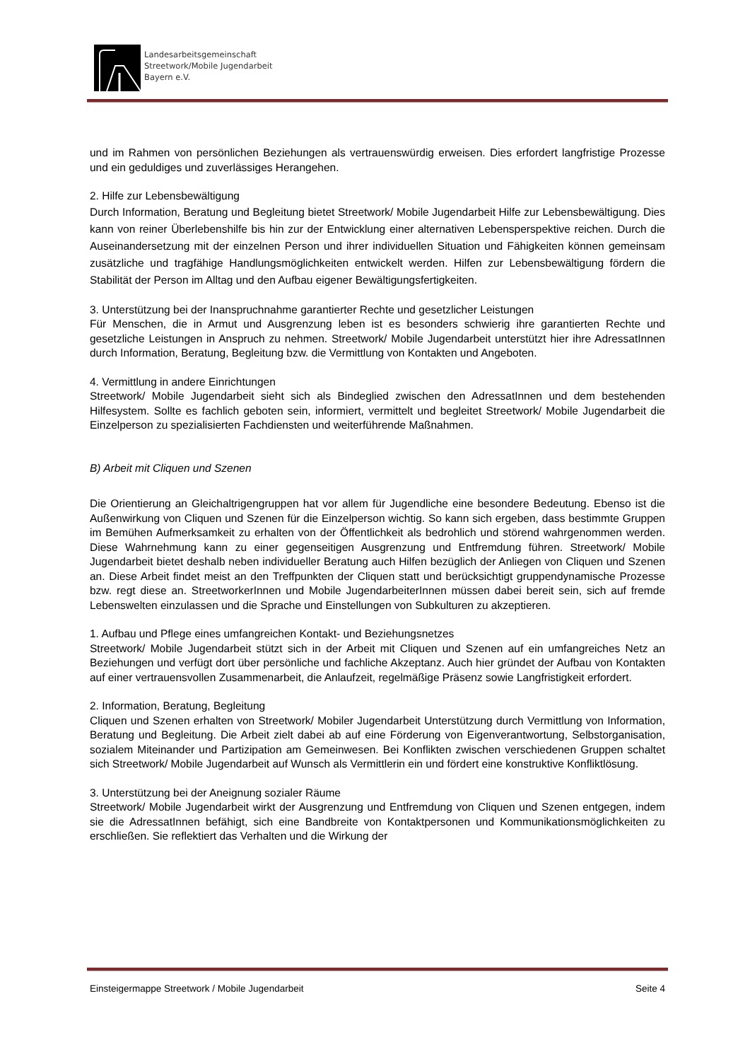Landesarbeitsgemeinschaft
Streetwork/Mobile Jugendarbeit
Bayern e.V.
und im Rahmen von persönlichen Beziehungen als vertrauenswürdig erweisen. Dies erfordert langfristige Prozesse und ein geduldiges und zuverlässiges Herangehen.
2. Hilfe zur Lebensbewältigung
Durch Information, Beratung und Begleitung bietet Streetwork/ Mobile Jugendarbeit Hilfe zur Lebensbewältigung. Dies kann von reiner Überlebenshilfe bis hin zur der Entwicklung einer alternativen Lebensperspektive reichen. Durch die Auseinandersetzung mit der einzelnen Person und ihrer individuellen Situation und Fähigkeiten können gemeinsam zusätzliche und tragfähige Handlungsmöglichkeiten entwickelt werden. Hilfen zur Lebensbewältigung fördern die Stabilität der Person im Alltag und den Aufbau eigener Bewältigungsfertigkeiten.
3. Unterstützung bei der Inanspruchnahme garantierter Rechte und gesetzlicher Leistungen
Für Menschen, die in Armut und Ausgrenzung leben ist es besonders schwierig ihre garantierten Rechte und gesetzliche Leistungen in Anspruch zu nehmen. Streetwork/ Mobile Jugendarbeit unterstützt hier ihre AdressatInnen durch Information, Beratung, Begleitung bzw. die Vermittlung von Kontakten und Angeboten.
4. Vermittlung in andere Einrichtungen
Streetwork/ Mobile Jugendarbeit sieht sich als Bindeglied zwischen den AdressatInnen und dem bestehenden Hilfesystem. Sollte es fachlich geboten sein, informiert, vermittelt und begleitet Streetwork/ Mobile Jugendarbeit die Einzelperson zu spezialisierten Fachdiensten und weiterführende Maßnahmen.
B) Arbeit mit Cliquen und Szenen
Die Orientierung an Gleichaltrigengruppen hat vor allem für Jugendliche eine besondere Bedeutung. Ebenso ist die Außenwirkung von Cliquen und Szenen für die Einzelperson wichtig. So kann sich ergeben, dass bestimmte Gruppen im Bemühen Aufmerksamkeit zu erhalten von der Öffentlichkeit als bedrohlich und störend wahrgenommen werden. Diese Wahrnehmung kann zu einer gegenseitigen Ausgrenzung und Entfremdung führen. Streetwork/ Mobile Jugendarbeit bietet deshalb neben individueller Beratung auch Hilfen bezüglich der Anliegen von Cliquen und Szenen an. Diese Arbeit findet meist an den Treffpunkten der Cliquen statt und berücksichtigt gruppendynamische Prozesse bzw. regt diese an. StreetworkerInnen und Mobile JugendarbeiterInnen müssen dabei bereit sein, sich auf fremde Lebenswelten einzulassen und die Sprache und Einstellungen von Subkulturen zu akzeptieren.
1. Aufbau und Pflege eines umfangreichen Kontakt- und Beziehungsnetzes
Streetwork/ Mobile Jugendarbeit stützt sich in der Arbeit mit Cliquen und Szenen auf ein umfangreiches Netz an Beziehungen und verfügt dort über persönliche und fachliche Akzeptanz. Auch hier gründet der Aufbau von Kontakten auf einer vertrauensvollen Zusammenarbeit, die Anlaufzeit, regelmäßige Präsenz sowie Langfristigkeit erfordert.
2. Information, Beratung, Begleitung
Cliquen und Szenen erhalten von Streetwork/ Mobiler Jugendarbeit Unterstützung durch Vermittlung von Information, Beratung und Begleitung. Die Arbeit zielt dabei ab auf eine Förderung von Eigenverantwortung, Selbstorganisation, sozialem Miteinander und Partizipation am Gemeinwesen. Bei Konflikten zwischen verschiedenen Gruppen schaltet sich Streetwork/ Mobile Jugendarbeit auf Wunsch als Vermittlerin ein und fördert eine konstruktive Konfliktlösung.
3. Unterstützung bei der Aneignung sozialer Räume
Streetwork/ Mobile Jugendarbeit wirkt der Ausgrenzung und Entfremdung von Cliquen und Szenen entgegen, indem sie die AdressatInnen befähigt, sich eine Bandbreite von Kontaktpersonen und Kommunikationsmöglichkeiten zu erschließen. Sie reflektiert das Verhalten und die Wirkung der
Einsteigermappe Streetwork / Mobile Jugendarbeit Seite 4